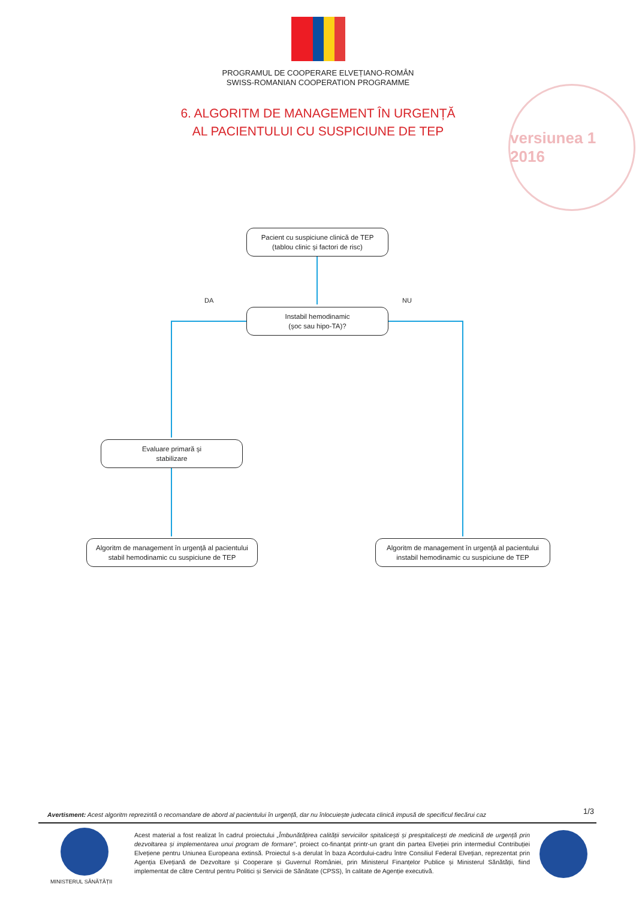PROGRAMUL DE COOPERARE ELVEȚIANO-ROMÂN
SWISS-ROMANIAN COOPERATION PROGRAMME
6. ALGORITM DE MANAGEMENT ÎN URGENȚĂ
AL PACIENTULUI CU SUSPICIUNE DE TEP
versiunea 1 2016
Pacient cu suspiciune clinică de TEP
(tablou clinic și factori de risc)
DA NU
Instabil hemodinamic
(șoc sau hipo-TA)?
Evaluare primară și
stabilizare
Algoritm de management în urgență al pacientului
stabil hemodinamic cu suspiciune de TEP
Algoritm de management în urgență al pacientului
instabil hemodinamic cu suspiciune de TEP
Avertisment: Acest algoritm reprezintă o recomandare de abord al pacientului în urgență, dar nu înlocuiește judecata clinică impusă de specificul fiecărui caz
1/3
MINISTERUL SĂNĂTĂȚII
Acest material a fost realizat în cadrul proiectului „Îmbunătățirea calității serviciilor spitalicești și prespitalicești de medicină de urgență prin dezvoltarea și implementarea unui program de formare”, proiect co-finanțat printr-un grant din partea Elveției prin intermediul Contribuției Elvețiene pentru Uniunea Europeana extinsă. Proiectul s-a derulat în baza Acordului-cadru între Consiliul Federal Elvețian, reprezentat prin Agenția Elvețiană de Dezvoltare și Cooperare și Guvernul României, prin Ministerul Finanțelor Publice și Ministerul Sănătății, fiind implementat de către Centrul pentru Politici și Servicii de Sănătate (CPSS), în calitate de Agenție executivă.